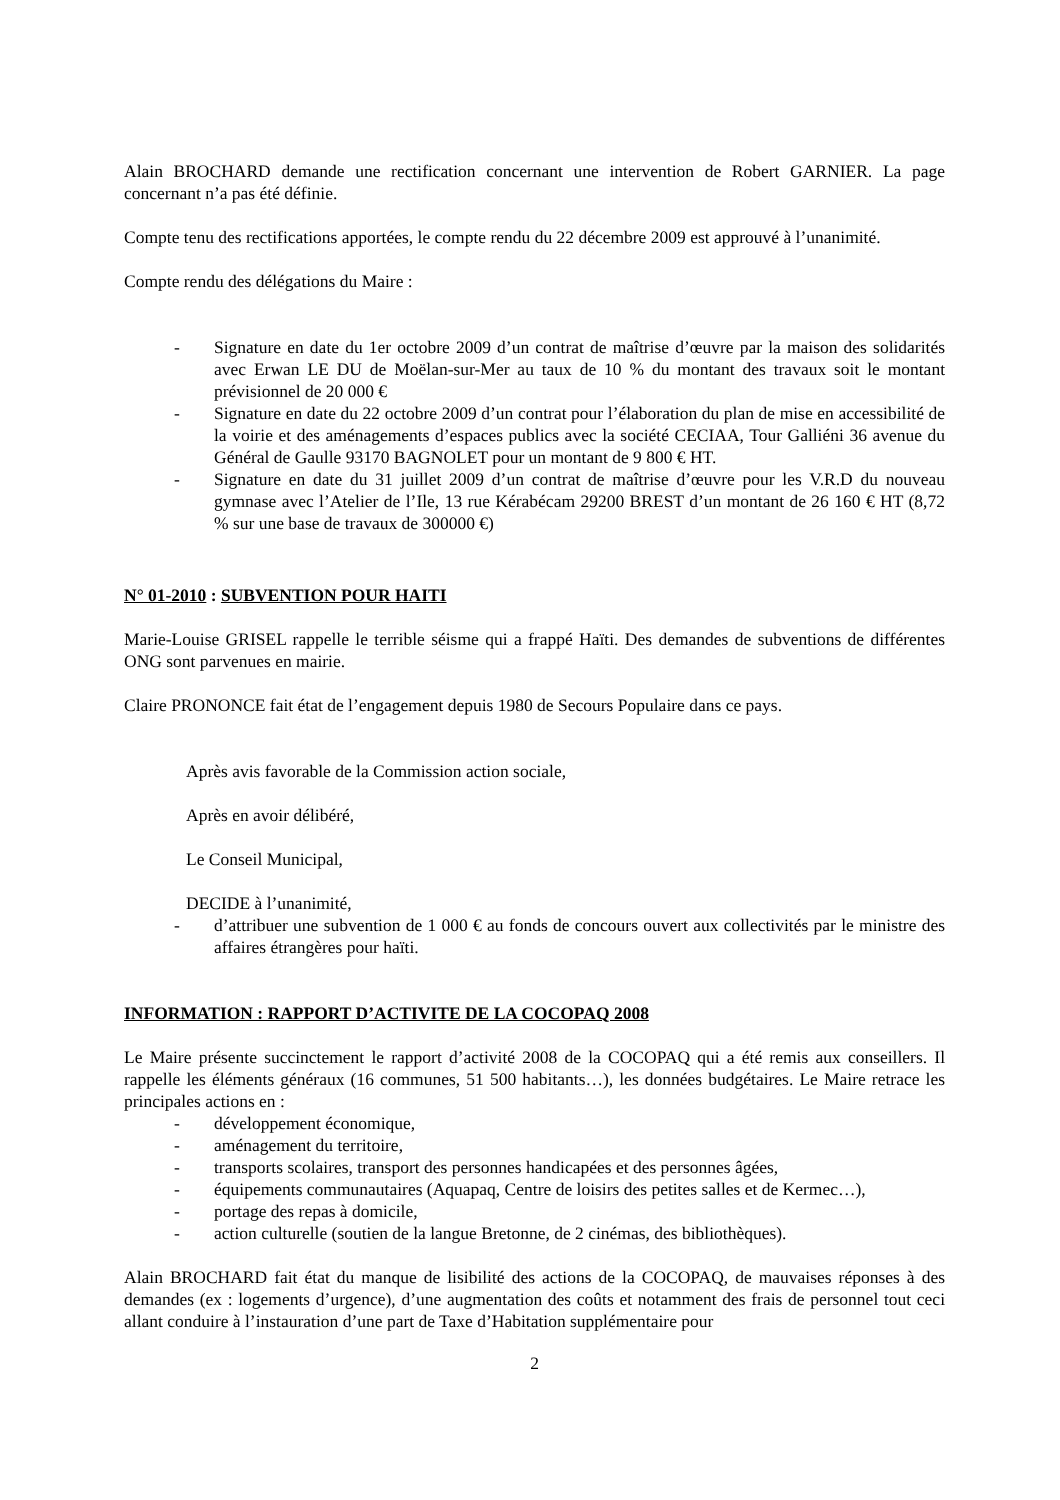Alain BROCHARD demande une rectification concernant une intervention de Robert GARNIER. La page concernant n’a pas été définie.
Compte tenu des rectifications apportées, le compte rendu du 22 décembre 2009 est approuvé à l’unanimité.
Compte rendu des délégations du Maire :
- Signature en date du 1er octobre 2009 d’un contrat de maîtrise d’œuvre par la maison des solidarités avec Erwan LE DU de Moëlan-sur-Mer au taux de 10 % du montant des travaux soit le montant prévisionnel de 20 000 €
- Signature en date du 22 octobre 2009 d’un contrat pour l’élaboration du plan de mise en accessibilité de la voirie et des aménagements d’espaces publics avec la société CECIAA, Tour Galliéni 36 avenue du Général de Gaulle 93170 BAGNOLET pour un montant de 9 800 € HT.
- Signature en date du 31 juillet 2009 d’un contrat de maîtrise d’œuvre pour les V.R.D du nouveau gymnase avec l’Atelier de l’Ile, 13 rue Kérabécam 29200 BREST d’un montant de 26 160 € HT (8,72 % sur une base de travaux de 300000 €)
N° 01-2010 : SUBVENTION POUR HAITI
Marie-Louise GRISEL rappelle le terrible séisme qui a frappé Haïti. Des demandes de subventions de différentes ONG sont parvenues en mairie.
Claire PRONONCE fait état de l’engagement depuis 1980 de Secours Populaire dans ce pays.
Après avis favorable de la Commission action sociale,
Après en avoir délibéré,
Le Conseil Municipal,
DECIDE à l’unanimité,
- d’attribuer une subvention de 1 000 € au fonds de concours ouvert aux collectivités par le ministre des affaires étrangères pour haïti.
INFORMATION : RAPPORT D’ACTIVITE DE LA COCOPAQ 2008
Le Maire présente succinctement le rapport d’activité 2008 de la COCOPAQ qui a été remis aux conseillers. Il rappelle les éléments généraux (16 communes, 51 500 habitants…), les données budgétaires. Le Maire retrace les principales actions en :
- développement économique,
- aménagement du territoire,
- transports scolaires, transport des personnes handicapées et des personnes âgées,
- équipements communautaires (Aquapaq, Centre de loisirs des petites salles et de Kermec…),
- portage des repas à domicile,
- action culturelle (soutien de la langue Bretonne, de 2 cinémas, des bibliothèques).
Alain BROCHARD fait état du manque de lisibilité des actions de la COCOPAQ, de mauvaises réponses à des demandes (ex : logements d’urgence), d’une augmentation des coûts et notamment des frais de personnel tout ceci allant conduire à l’instauration d’une part de Taxe d’Habitation supplémentaire pour
2